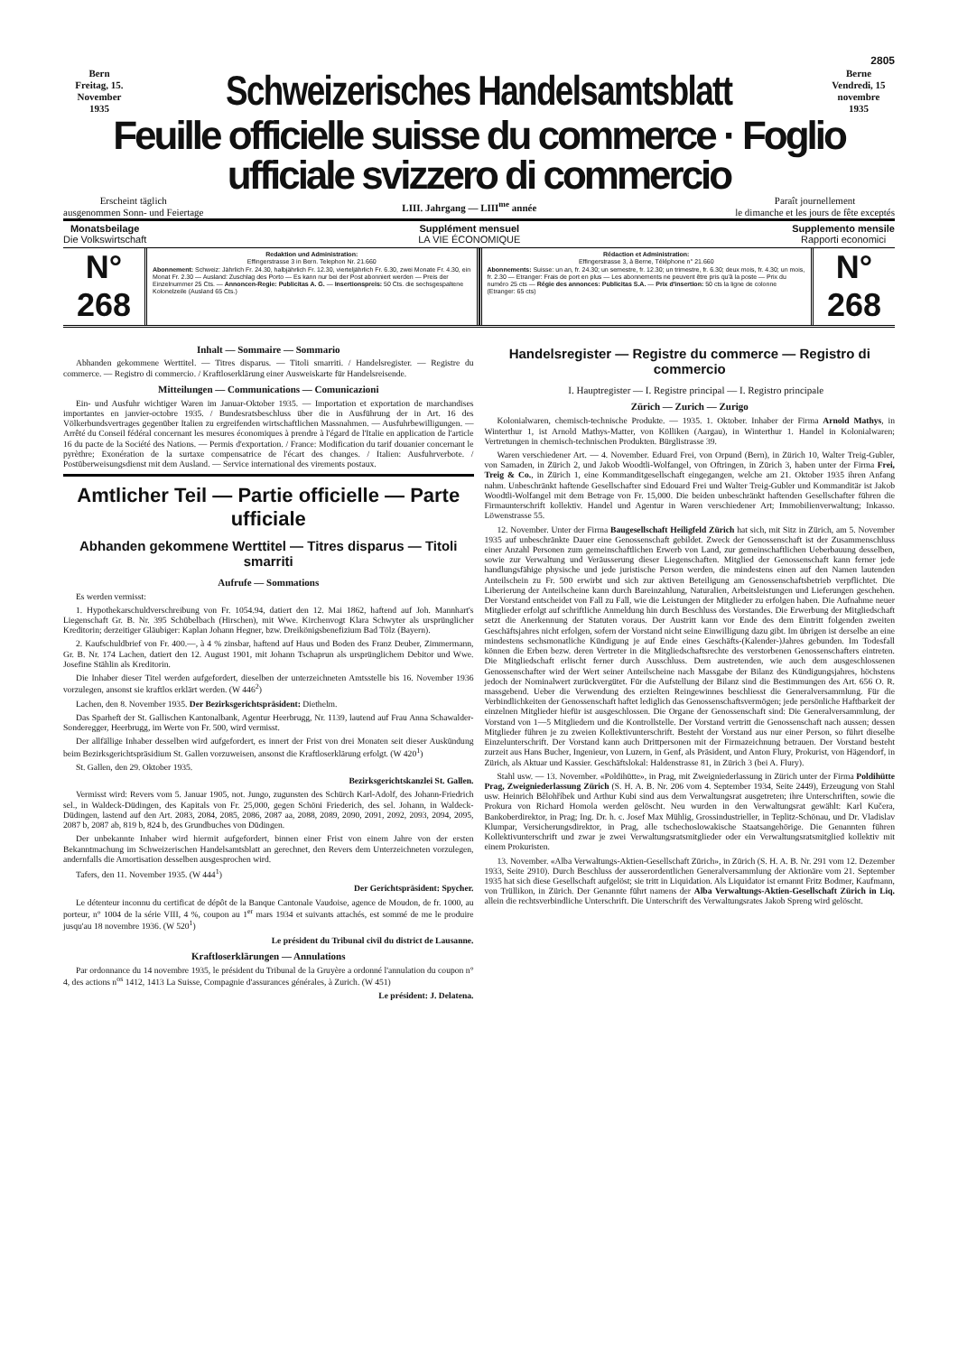2805
Bern
Freitag, 15. November
1935
Schweizerisches Handelsamtsblatt
Berne
Vendredi, 15 novembre
1935
Feuille officielle suisse du commerce · Foglio ufficiale svizzero di commercio
Erscheint täglich
ausgenommen Sonn- und Feiertage
LIII. Jahrgang — LIII<sup>me</sup> année
Paraît journellement
le dimanche et les jours de fête exceptés
Monatsbeilage
Die Volkswirtschaft
Supplément mensuel
LA VIE ÉCONOMIQUE
Supplemento mensile
Rapporti economici
N° 268
Redaktion und Administration:
Effingerstrasse 3 in Bern. Telephon Nr. 21.660
Abonnement: Schweiz: Jährlich Fr. 24.30, halbjährlich Fr. 12.30, vierteljährlich Fr. 6.30, zwei Monate Fr. 4.30, ein Monat Fr. 2.30 — Ausland: Zuschlag des Porto — Es kann nur bei der Post abonniert werden — Preis der Einzelnummer 25 Cts. — Annoncen-Regie: Publicitas A. G. — Insertionspreis: 50 Cts. die sechsgespaltene Kolonelzeile (Ausland 65 Cts.)
Rédaction et Administration:
Effingerstrasse 3, à Berne, Téléphone n° 21.660
Abonnements: Suisse: un an, fr. 24.30; un semestre, fr. 12.30; un trimestre, fr. 6.30; deux mois, fr. 4.30; un mois, fr. 2.30 — Etranger: Frais de port en plus — Les abonnements ne peuvent être pris qu'à la poste — Prix du numéro 25 cts — Régie des annonces: Publicitas S.A. — Prix d'insertion: 50 cts la ligne de colonne (Etranger: 65 cts)
N° 268
Inhalt — Sommaire — Sommario
Abhanden gekommene Werttitel. — Titres disparus. — Titoli smarriti. / Handelsregister. — Registre du commerce. — Registro di commercio. / Kraftloserklärung einer Ausweiskarte für Handelsreisende.
Mitteilungen — Communications — Comunicazioni
Ein- und Ausfuhr wichtiger Waren im Januar-Oktober 1935. — Importation et exportation de marchandises importantes en janvier-octobre 1935. / Bundesratsbeschluss über die in Ausführung der in Art. 16 des Völkerbundsvertrages gegenüber Italien zu ergreifenden wirtschaftlichen Massnahmen. — Ausfuhrbewilligungen. — Arrêté du Conseil fédéral concernant les mesures économiques à prendre à l'égard de l'Italie en application de l'article 16 du pacte de la Société des Nations. — Permis d'exportation. / France: Modification du tarif douanier concernant le pyrèthre; Exonération de la surtaxe compensatrice de l'écart des changes. / Italien: Ausfuhrverbote. / Postüberweisungsdienst mit dem Ausland. — Service international des virements postaux.
Amtlicher Teil — Partie officielle — Parte ufficiale
Abhanden gekommene Werttitel — Titres disparus — Titoli smarriti
Aufrufe — Sommations
Es werden vermisst:
1. Hypothekarschuldverschreibung von Fr. 1054.94, datiert den 12. Mai 1862, haftend auf Joh. Mannhart's Liegenschaft Gr. B. Nr. 395 Schübelbach (Hirschen), mit Wwe. Kirchenvogt Klara Schwyter als ursprünglicher Kreditorin; derzeitiger Gläubiger: Kaplan Johann Hegner, bzw. Dreikönigsbenefizium Bad Tölz (Bayern).
2. Kaufschuldbrief von Fr. 400.—, à 4 % zinsbar, haftend auf Haus und Boden des Franz Deuber, Zimmermann, Gr. B. Nr. 174 Lachen, datiert den 12. August 1901, mit Johann Tschaprun als ursprünglichem Debitor und Wwe. Josefine Stählin als Kreditorin.
Die Inhaber dieser Titel werden aufgefordert, dieselben der unterzeichneten Amtsstelle bis 16. November 1936 vorzulegen, ansonst sie kraftlos erklärt werden. (W 446<sup>2</sup>)
Lachen, den 8. November 1935. Der Bezirksgerichtspräsident: Diethelm.
Das Sparheft der St. Gallischen Kantonalbank, Agentur Heerbrugg, Nr. 1139, lautend auf Frau Anna Schawalder-Sonderegger, Heerbrugg, im Werte von Fr. 500, wird vermisst.
Der allfällige Inhaber desselben wird aufgefordert, es innert der Frist von drei Monaten seit dieser Auskündung beim Bezirksgerichtspräsidium St. Gallen vorzuweisen, ansonst die Kraftloserklärung erfolgt. (W 420<sup>1</sup>)
St. Gallen, den 29. Oktober 1935.
Bezirksgerichtskanzlei St. Gallen.
Vermisst wird: Revers vom 5. Januar 1905, not. Jungo, zugunsten des Schürch Karl-Adolf, des Johann-Friedrich sel., in Waldeck-Düdingen, des Kapitals von Fr. 25,000, gegen Schöni Friederich, des sel. Johann, in Waldeck-Düdingen, lastend auf den Art. 2083, 2084, 2085, 2086, 2087 aa, 2088, 2089, 2090, 2091, 2092, 2093, 2094, 2095, 2087 b, 2087 ab, 819 b, 824 b, des Grundbuches von Düdingen.
Der unbekannte Inhaber wird hiermit aufgefordert, binnen einer Frist von einem Jahre von der ersten Bekanntmachung im Schweizerischen Handelsamtsblatt an gerechnet, den Revers dem Unterzeichneten vorzulegen, andernfalls die Amortisation desselben ausgesprochen wird.
Tafers, den 11. November 1935. (W 444<sup>1</sup>)
Der Gerichtspräsident: Spycher.
Le détenteur inconnu du certificat de dépôt de la Banque Cantonale Vaudoise, agence de Moudon, de fr. 1000, au porteur, n° 1004 de la série VIII, 4 %, coupon au 1<sup>er</sup> mars 1934 et suivants attachés, est sommé de me le produire jusqu'au 18 novembre 1936. (W 520<sup>1</sup>)
Le président du Tribunal civil du district de Lausanne.
Kraftloserklärungen — Annulations
Par ordonnance du 14 novembre 1935, le président du Tribunal de la Gruyère a ordonné l'annulation du coupon n° 4, des actions n<sup>os</sup> 1412, 1413 La Suisse, Compagnie d'assurances générales, à Zurich. (W 451)
Le président: J. Delatena.
Handelsregister — Registre du commerce — Registro di commercio
I. Hauptregister — I. Registre principal — I. Registro principale
Zürich — Zurich — Zurigo
Kolonialwaren, chemisch-technische Produkte. — 1935. 1. Oktober. Inhaber der Firma Arnold Mathys, in Winterthur 1, ist Arnold Mathys-Matter, von Kölliken (Aargau), in Winterthur 1. Handel in Kolonialwaren; Vertretungen in chemisch-technischen Produkten. Bürglistrasse 39.
Waren verschiedener Art. — 4. November. Eduard Frei, von Orpund (Bern), in Zürich 10, Walter Treig-Gubler, von Samaden, in Zürich 2, und Jakob Woodtli-Wolfangel, von Oftringen, in Zürich 3, haben unter der Firma Frei, Treig & Co., in Zürich 1, eine Kommanditgesellschaft eingegangen, welche am 21. Oktober 1935 ihren Anfang nahm. Unbeschränkt haftende Gesellschafter sind Edouard Frei und Walter Treig-Gubler und Kommanditär ist Jakob Woodtli-Wolfangel mit dem Betrage von Fr. 15,000. Die beiden unbeschränkt haftenden Gesellschafter führen die Firmaunterschrift kollektiv. Handel und Agentur in Waren verschiedener Art; Immobilienverwaltung; Inkasso. Löwenstrasse 55.
12. November. Unter der Firma Baugesellschaft Heiligfeld Zürich hat sich, mit Sitz in Zürich, am 5. November 1935 auf unbeschränkte Dauer eine Genossenschaft gebildet. Zweck der Genossenschaft ist der Zusammenschluss einer Anzahl Personen zum gemeinschaftlichen Erwerb von Land, zur gemeinschaftlichen Ueberbauung desselben, sowie zur Verwaltung und Veräusserung dieser Liegenschaften. Mitglied der Genossenschaft kann ferner jede handlungsfähige physische und jede juristische Person werden, die mindestens einen auf den Namen lautenden Anteilschein zu Fr. 500 erwirbt und sich zur aktiven Beteiligung am Genossenschaftsbetrieb verpflichtet. Die Liberierung der Anteilscheine kann durch Bareinzahlung, Naturalien, Arbeitsleistungen und Lieferungen geschehen. Der Vorstand entscheidet von Fall zu Fall, wie die Leistungen der Mitglieder zu erfolgen haben. Die Aufnahme neuer Mitglieder erfolgt auf schriftliche Anmeldung hin durch Beschluss des Vorstandes. Die Erwerbung der Mitgliedschaft setzt die Anerkennung der Statuten voraus. Der Austritt kann vor Ende des dem Eintritt folgenden zweiten Geschäftsjahres nicht erfolgen, sofern der Vorstand nicht seine Einwilligung dazu gibt. Im übrigen ist derselbe an eine mindestens sechsmonatliche Kündigung je auf Ende eines Geschäfts-(Kalender-)Jahres gebunden. Im Todesfall können die Erben bezw. deren Vertreter in die Mitgliedschaftsrechte des verstorbenen Genossenschafters eintreten. Die Mitgliedschaft erlischt ferner durch Ausschluss. Dem austretenden, wie auch dem ausgeschlossenen Genossenschafter wird der Wert seiner Anteilscheine nach Massgabe der Bilanz des Kündigungsjahres, höchstens jedoch der Nominalwert zurückvergütet. Für die Aufstellung der Bilanz sind die Bestimmungen des Art. 656 O. R. massgebend. Ueber die Verwendung des erzielten Reingewinnes beschliesst die Generalversammlung. Für die Verbindlichkeiten der Genossenschaft haftet lediglich das Genossenschaftsvermögen; jede persönliche Haftbarkeit der einzelnen Mitglieder hiefür ist ausgeschlossen. Die Organe der Genossenschaft sind: Die Generalversammlung, der Vorstand von 1—5 Mitgliedern und die Kontrollstelle. Der Vorstand vertritt die Genossenschaft nach aussen; dessen Mitglieder führen je zu zweien Kollektivunterschrift. Besteht der Vorstand aus nur einer Person, so führt dieselbe Einzelunterschrift. Der Vorstand kann auch Drittpersonen mit der Firmazeichnung betrauen. Der Vorstand besteht zurzeit aus Hans Bucher, Ingenieur, von Luzern, in Genf, als Präsident, und Anton Flury, Prokurist, von Hägendorf, in Zürich, als Aktuar und Kassier. Geschäftslokal: Haldenstrasse 81, in Zürich 3 (bei A. Flury).
Stahl usw. — 13. November. «Poldihütte», in Prag, mit Zweigniederlassung in Zürich unter der Firma Poldihütte Prag, Zweigniederlassung Zürich (S. H. A. B. Nr. 206 vom 4. September 1934, Seite 2449), Erzeugung von Stahl usw. Heinrich Bělohříbek und Arthur Kubi sind aus dem Verwaltungsrat ausgetreten; ihre Unterschriften, sowie die Prokura von Richard Homola werden gelöscht. Neu wurden in den Verwaltungsrat gewählt: Karl Kučera, Bankoberdirektor, in Prag; Ing. Dr. h. c. Josef Max Mühlig, Grossindustrieller, in Teplitz-Schönau, und Dr. Vladislav Klumpar, Versicherungsdirektor, in Prag, alle tschechoslowakische Staatsangehörige. Die Genannten führen Kollektivunterschrift und zwar je zwei Verwaltungsratsmitglieder oder ein Verwaltungsratsmitglied kollektiv mit einem Prokuristen.
13. November. «Alba Verwaltungs-Aktien-Gesellschaft Zürich», in Zürich (S. H. A. B. Nr. 291 vom 12. Dezember 1933, Seite 2910). Durch Beschluss der ausserordentlichen Generalversammlung der Aktionäre vom 21. September 1935 hat sich diese Gesellschaft aufgelöst; sie tritt in Liquidation. Als Liquidator ist ernannt Fritz Bodmer, Kaufmann, von Trüllikon, in Zürich. Der Genannte führt namens der Alba Verwaltungs-Aktien-Gesellschaft Zürich in Liq. allein die rechtsverbindliche Unterschrift. Die Unterschrift des Verwaltungsrates Jakob Spreng wird gelöscht.